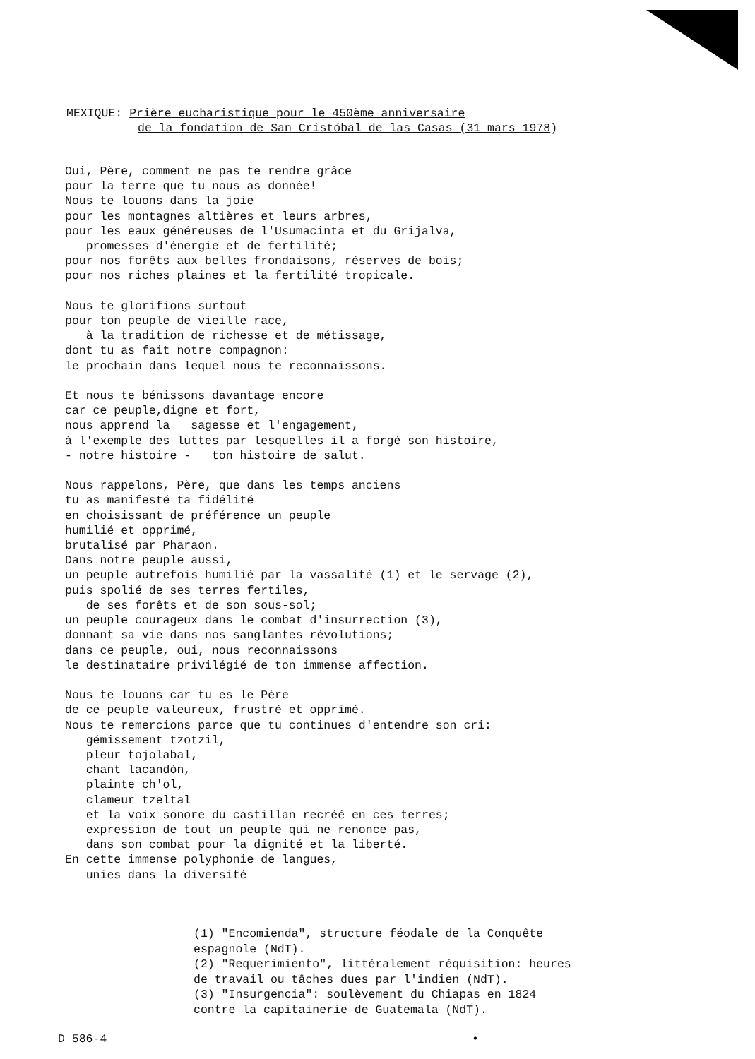MEXIQUE: Prière eucharistique pour le 450ème anniversaire
de la fondation de San Cristóbal de las Casas (31 mars 1978)
Oui, Père, comment ne pas te rendre grâce pour la terre que tu nous as donnée! Nous te louons dans la joie pour les montagnes altières et leurs arbres, pour les eaux généreuses de l'Usumacinta et du Grijalva, promesses d'énergie et de fertilité; pour nos forêts aux belles frondaisons, réserves de bois; pour nos riches plaines et la fertilité tropicale. Nous te glorifions surtout pour ton peuple de vieille race, à la tradition de richesse et de métissage, dont tu as fait notre compagnon: le prochain dans lequel nous te reconnaissons. Et nous te bénissons davantage encore car ce peuple,digne et fort, nous apprend la sagesse et l'engagement, à l'exemple des luttes par lesquelles il a forgé son histoire, - notre histoire - ton histoire de salut. Nous rappelons, Père, que dans les temps anciens tu as manifesté ta fidélité en choisissant de préférence un peuple humilié et opprimé, brutalisé par Pharaon. Dans notre peuple aussi, un peuple autrefois humilié par la vassalité (1) et le servage (2), puis spolié de ses terres fertiles, de ses forêts et de son sous-sol; un peuple courageux dans le combat d'insurrection (3), donnant sa vie dans nos sanglantes révolutions; dans ce peuple, oui, nous reconnaissons le destinataire privilégié de ton immense affection. Nous te louons car tu es le Père de ce peuple valeureux, frustré et opprimé. Nous te remercions parce que tu continues d'entendre son cri: gémissement tzotzil, pleur tojolabal, chant lacandón, plainte ch'ol, clameur tzeltal et la voix sonore du castillan recréé en ces terres; expression de tout un peuple qui ne renonce pas, dans son combat pour la dignité et la liberté. En cette immense polyphonie de langues, unies dans la diversité
(1) "Encomienda", structure féodale de la Conquête espagnole (NdT). (2) "Requerimiento", littéralement réquisition: heures de travail ou tâches dues par l'indien (NdT). (3) "Insurgencia": soulèvement du Chiapas en 1824 contre la capitainerie de Guatemala (NdT).
D 586-4 •